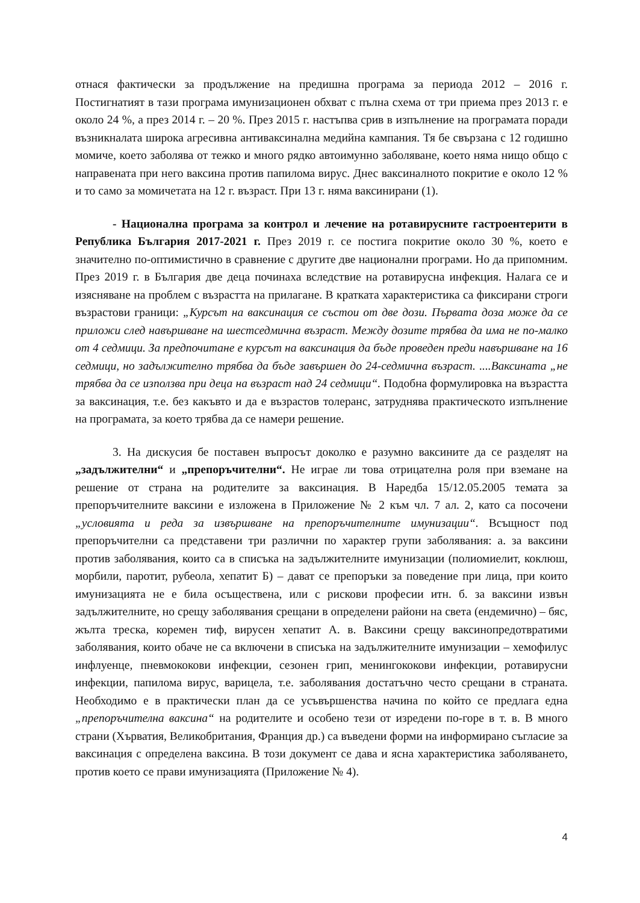отнася фактически за продължение на предишна програма за периода 2012 – 2016 г. Постигнатият в тази програма имунизационен обхват с пълна схема от три приема през 2013 г. е около 24 %, а през 2014 г. – 20 %. През 2015 г. настъпва срив в изпълнение на програмата поради възникналата широка агресивна антиваксинална медийна кампания. Тя бе свързана с 12 годишно момиче, което заболява от тежко и много рядко автоимунно заболяване, което няма нищо общо с направената при него ваксина против папилома вирус. Днес ваксиналното покритие е около 12 % и то само за момичетата на 12 г. възраст. При 13 г. няма ваксинирани (1).
- Национална програма за контрол и лечение на ротавирусните гастроентерити в Република България 2017-2021 г. През 2019 г. се постига покритие около 30 %, което е значително по-оптимистично в сравнение с другите две национални програми. Но да припомним. През 2019 г. в България две деца починаха вследствие на ротавирусна инфекция. Налага се и изясняване на проблем с възрастта на прилагане. В кратката характеристика са фиксирани строги възрастови граници: „Курсът на ваксинация се състои от две дози. Първата доза може да се приложи след навършване на шестседмична възраст. Между дозите трябва да има не по-малко от 4 седмици. За предпочитане е курсът на ваксинация да бъде проведен преди навършване на 16 седмици, но задължително трябва да бъде завършен до 24-седмична възраст. ....Ваксината „не трябва да се използва при деца на възраст над 24 седмици“. Подобна формулировка на възрастта за ваксинация, т.е. без какъвто и да е възрастов толеранс, затруднява практическото изпълнение на програмата, за което трябва да се намери решение.
3. На дискусия бе поставен въпросът доколко е разумно ваксините да се разделят на „задължителни“ и „препоръчителни“. Не играе ли това отрицателна роля при вземане на решение от страна на родителите за ваксинация. В Наредба 15/12.05.2005 темата за препоръчителните ваксини е изложена в Приложение № 2 към чл. 7 ал. 2, като са посочени „условията и реда за извършване на препоръчителните имунизации“. Всъщност под препоръчителни са представени три различни по характер групи заболявания: а. за ваксини против заболявания, които са в списъка на задължителните имунизации (полиомиелит, коклюш, морбили, паротит, рубеола, хепатит Б) – дават се препоръки за поведение при лица, при които имунизацията не е била осъществена, или с рискови професии итн. б. за ваксини извън задължителните, но срещу заболявания срещани в определени райони на света (ендемично) – бяс, жълта треска, коремен тиф, вирусен хепатит А. в. Ваксини срещу ваксинопредотвратими заболявания, които обаче не са включени в списъка на задължителните имунизации – хемофилус инфлуенце, пневмококови инфекции, сезонен грип, менингококови инфекции, ротавирусни инфекции, папилома вирус, варицела, т.е. заболявания достатъчно често срещани в страната. Необходимо е в практически план да се усъвършенства начина по който се предлага една „препоръчителна ваксина“ на родителите и особено тези от изредени по-горе в т. в. В много страни (Хърватия, Великобритания, Франция др.) са въведени форми на информирано съгласие за ваксинация с определена ваксина. В този документ се дава и ясна характеристика заболяването, против което се прави имунизацията (Приложение № 4).
4